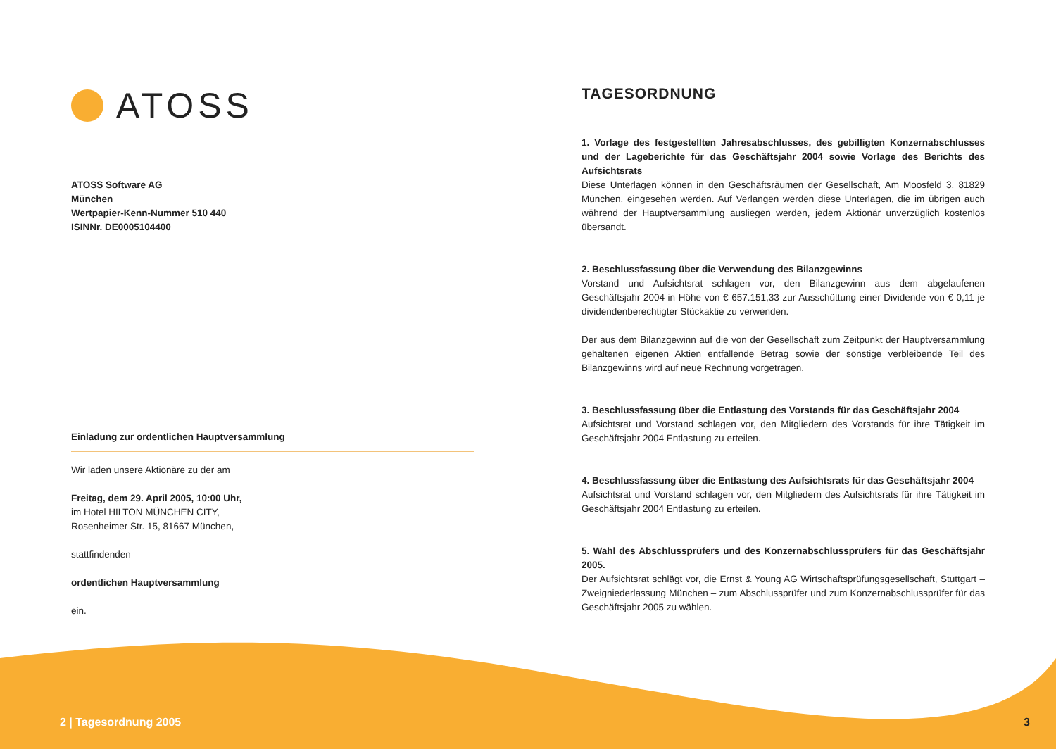ATOSS
ATOSS Software AG
München
Wertpapier-Kenn-Nummer 510 440
ISINNr. DE0005104400
Einladung zur ordentlichen Hauptversammlung
Wir laden unsere Aktionäre zu der am
Freitag, dem 29. April 2005, 10:00 Uhr,
im Hotel HILTON MÜNCHEN CITY,
Rosenheimer Str. 15, 81667 München,
stattfindenden
ordentlichen Hauptversammlung
ein.
TAGESORDNUNG
1. Vorlage des festgestellten Jahresabschlusses, des gebilligten Konzernabschlusses und der Lageberichte für das Geschäftsjahr 2004 sowie Vorlage des Berichts des Aufsichtsrats
Diese Unterlagen können in den Geschäftsräumen der Gesellschaft, Am Moosfeld 3, 81829 München, eingesehen werden. Auf Verlangen werden diese Unterlagen, die im übrigen auch während der Hauptversammlung ausliegen werden, jedem Aktionär unverzüglich kostenlos übersandt.
2. Beschlussfassung über die Verwendung des Bilanzgewinns
Vorstand und Aufsichtsrat schlagen vor, den Bilanzgewinn aus dem abgelaufenen Geschäftsjahr 2004 in Höhe von € 657.151,33 zur Ausschüttung einer Dividende von € 0,11 je dividendenberechtigter Stückaktie zu verwenden.
Der aus dem Bilanzgewinn auf die von der Gesellschaft zum Zeitpunkt der Hauptversammlung gehaltenen eigenen Aktien entfallende Betrag sowie der sonstige verbleibende Teil des Bilanzgewinns wird auf neue Rechnung vorgetragen.
3. Beschlussfassung über die Entlastung des Vorstands für das Geschäftsjahr 2004
Aufsichtsrat und Vorstand schlagen vor, den Mitgliedern des Vorstands für ihre Tätigkeit im Geschäftsjahr 2004 Entlastung zu erteilen.
4. Beschlussfassung über die Entlastung des Aufsichtsrats für das Geschäftsjahr 2004
Aufsichtsrat und Vorstand schlagen vor, den Mitgliedern des Aufsichtsrats für ihre Tätigkeit im Geschäftsjahr 2004 Entlastung zu erteilen.
5. Wahl des Abschlussprüfers und des Konzernabschlussprüfers für das Geschäftsjahr 2005.
Der Aufsichtsrat schlägt vor, die Ernst & Young AG Wirtschaftsprüfungsgesellschaft, Stuttgart – Zweigniederlassung München – zum Abschlussprüfer und zum Konzern­abschlussprüfer für das Geschäftsjahr 2005 zu wählen.
2 | Tagesordnung 2005 3